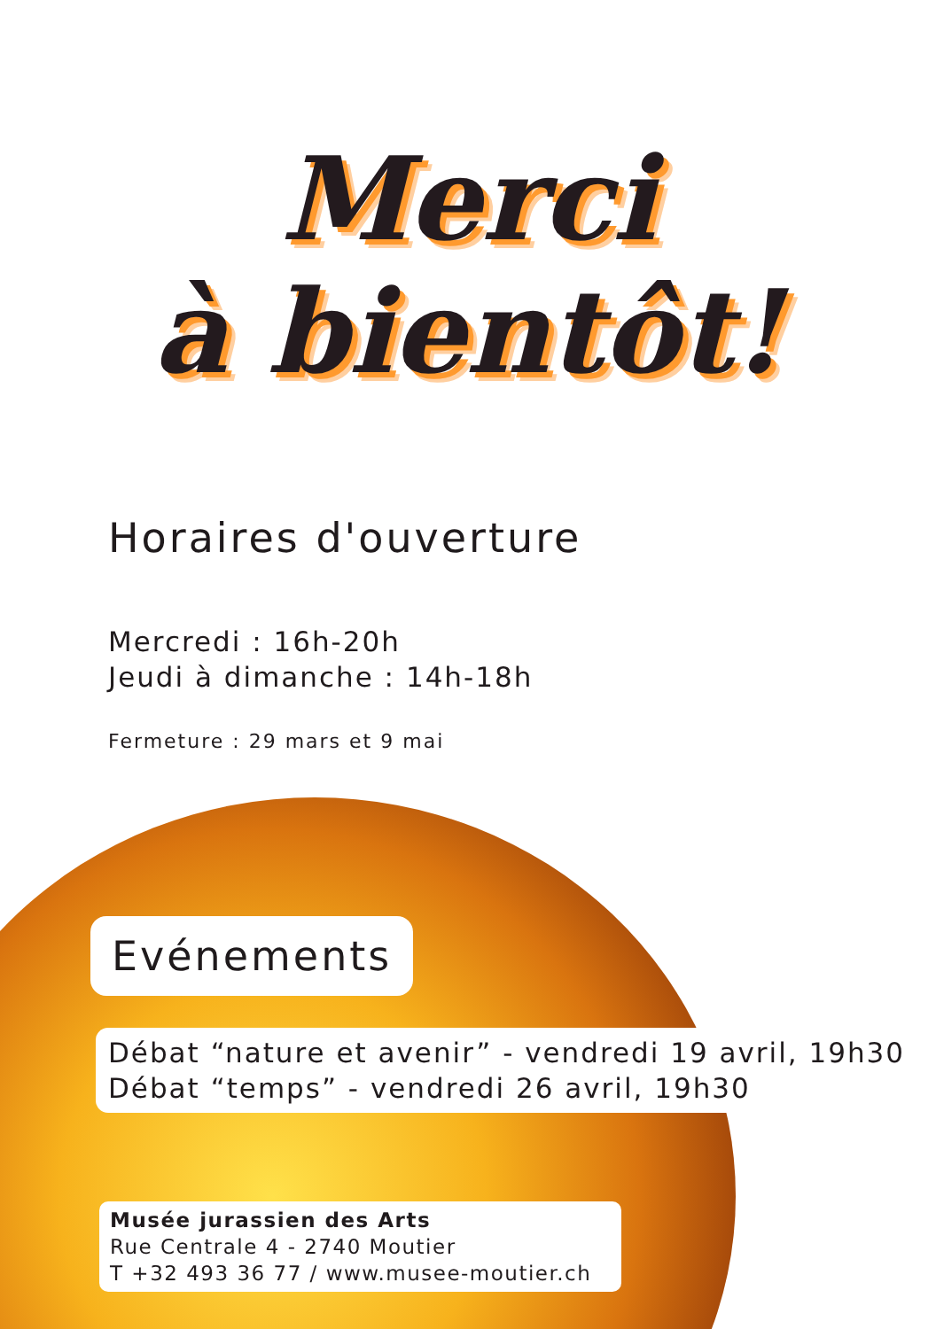Merci
à bientôt!
Horaires d'ouverture
Mercredi : 16h-20h
Jeudi à dimanche : 14h-18h
Fermeture : 29 mars et 9 mai
Evénements
Débat “nature et avenir” - vendredi 19 avril, 19h30
Débat “temps” - vendredi 26 avril, 19h30
Musée jurassien des Arts
Rue Centrale 4 - 2740 Moutier
T +32 493 36 77 / www.musee-moutier.ch